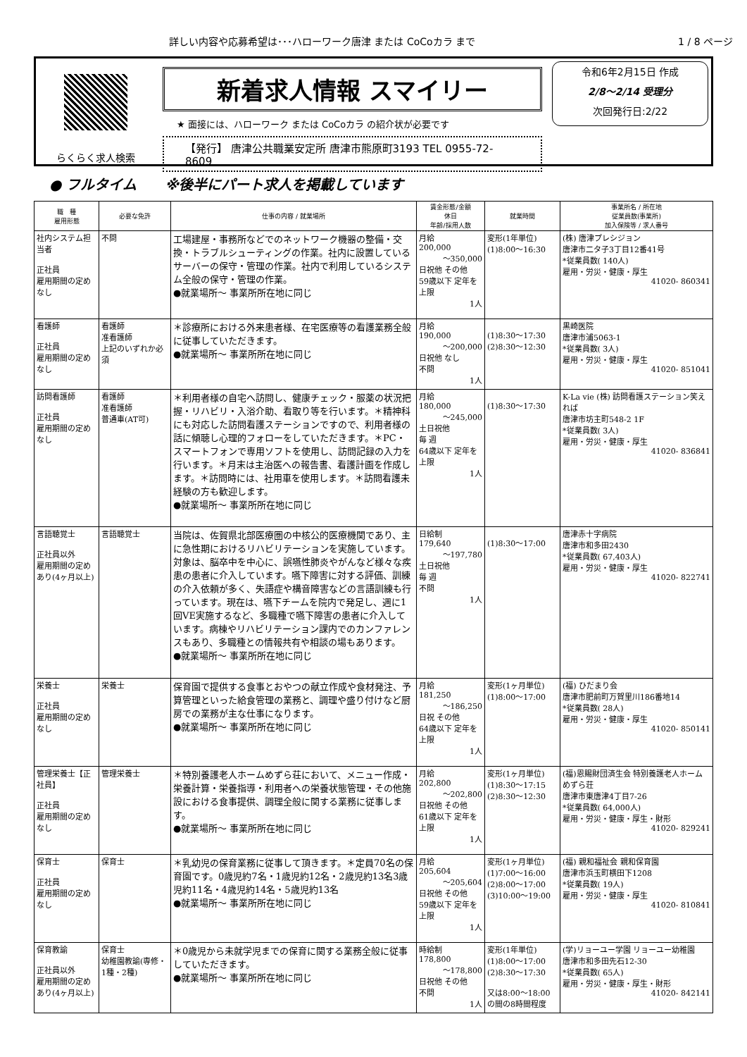詳しい内容や応募希望は･･･ハローワーク唐津 または CoCoカラ まで 1 / 8 ページ
らくらく求人検索
新着求人情報 スマイリー
★ 面接には、ハローワーク または CoCoカラ の紹介状が必要です
【発行】 唐津公共職業安定所 唐津市熊原町3193 TEL 0955-72-8609
令和6年2月15日 作成
2/8～2/14 受理分
次回発行日:2/22
● フルタイム　　※後半にパート求人を掲載しています
| 職 種 雇用形態 | 必要な免許 | 仕事の内容 / 就業場所 | 賃金形態/金額 休日 年齢/採用人数 | 就業時間 | 事業所名 / 所在地 従業員数(事業所) 加入保険等 / 求人番号 |
| --- | --- | --- | --- | --- | --- |
| 社内システム担当者 正社員 雇用期間の定めなし | 不問 | 工場建屋・事務所などでのネットワーク機器の整備・交換・トラブルシューティングの作業。社内に設置しているサーバーの保守・管理の作業。社内で利用しているシステム全般の保守・管理の作業。 ●就業場所～ 事業所所在地に同じ | 月給 200,000 ～350,000 日祝他 その他 59歳以下 定年を上限 1人 | 変形(1年単位) (1)8:00～16:30 | (株) 唐津プレシジョン 唐津市二タ子3丁目12番41号 *従業員数( 140人) 雇用・労災・健康・厚生 41020- 860341 |
| 看護師 正社員 雇用期間の定めなし | 看護師 准看護師 上記のいずれか必須 | ＊診療所における外来患者様、在宅医療等の看護業務全般に従事していただきます。 ●就業場所～ 事業所所在地に同じ | 月給 190,000 ～200,000 日祝他 なし 不問 1人 | (1)8:30～17:30 (2)8:30～12:30 | 黒崎医院 唐津市浦5063-1 *従業員数( 3人) 雇用・労災・健康・厚生 41020- 851041 |
| 訪問看護師 正社員 雇用期間の定めなし | 看護師 准看護師 普通車(AT可) | ＊利用者様の自宅へ訪問し、健康チェック・服薬の状況把握・リハビリ・入浴介助、看取り等を行います。＊精神科にも対応した訪問看護ステーションですので、利用者様の話に傾聴し心理的フォローをしていただきます。＊PC・スマートフォンで専用ソフトを使用し、訪問記録の入力を行います。＊月末は主治医への報告書、看護計画を作成します。＊訪問時には、社用車を使用します。＊訪問看護未経験の方も歓迎します。 ●就業場所～ 事業所所在地に同じ | 月給 180,000 ～245,000 土日祝他 毎 週 64歳以下 定年を上限 1人 | (1)8:30～17:30 | K-La vie (株) 訪問看護ステーション笑えれば 唐津市坊主町548-2 1F *従業員数( 3人) 雇用・労災・健康・厚生 41020- 836841 |
| 言語聴覚士 正社員以外 雇用期間の定めあり(4ヶ月以上) | 言語聴覚士 | 当院は、佐賀県北部医療圏の中核公的医療機関であり、主に急性期におけるリハビリテーションを実施しています。対象は、脳卒中を中心に、誤嚥性肺炎やがんなど様々な疾患の患者に介入しています。嚥下障害に対する評価、訓練の介入依頼が多く、失語症や構音障害などの言語訓練も行っています。現在は、嚥下チームを院内で発足し、週に1回VE実施するなど、多職種で嚥下障害の患者に介入しています。病棟やリハビリテーション課内でのカンファレンスもあり、多職種との情報共有や相談の場もあります。 ●就業場所～ 事業所所在地に同じ | 日給制 179,640 ～197,780 土日祝他 毎 週 不問 1人 | (1)8:30～17:00 | 唐津赤十字病院 唐津市和多田2430 *従業員数( 67,403人) 雇用・労災・健康・厚生 41020- 822741 |
| 栄養士 正社員 雇用期間の定めなし | 栄養士 | 保育園で提供する食事とおやつの献立作成や食材発注、予算管理といった給食管理の業務と、調理や盛り付けなど厨房での業務が主な仕事になります。 ●就業場所～ 事業所所在地に同じ | 月給 181,250 ～186,250 日祝 その他 64歳以下 定年を上限 1人 | 変形(1ヶ月単位) (1)8:00～17:00 | (福) ひだまり会 唐津市肥前町万賀里川186番地14 *従業員数( 28人) 雇用・労災・健康・厚生 41020- 850141 |
| 管理栄養士【正社員】 正社員 雇用期間の定めなし | 管理栄養士 | ＊特別養護老人ホームめずら荘において、メニュー作成・栄養計算・栄養指導・利用者への栄養状態管理・その他施設における食事提供、調理全般に関する業務に従事します。 ●就業場所～ 事業所所在地に同じ | 月給 202,800 ～202,800 日祝他 その他 61歳以下 定年を上限 1人 | 変形(1ヶ月単位) (1)8:30～17:15 (2)8:30～12:30 | (福)恩賜財団済生会 特別養護老人ホームめずら荘 唐津市東唐津4丁目7-26 *従業員数( 64,000人) 雇用・労災・健康・厚生・財形 41020- 829241 |
| 保育士 正社員 雇用期間の定めなし | 保育士 | ＊乳幼児の保育業務に従事して頂きます。＊定員70名の保育園です。0歳児約7名・1歳児約12名・2歳児約13名3歳児約11名・4歳児約14名・5歳児約13名 ●就業場所～ 事業所所在地に同じ | 月給 205,604 ～205,604 日祝他 その他 59歳以下 定年を上限 1人 | 変形(1ヶ月単位) (1)7:00～16:00 (2)8:00～17:00 (3)10:00～19:00 | (福) 親和福祉会 親和保育園 唐津市浜玉町横田下1208 *従業員数( 19人) 雇用・労災・健康・厚生 41020- 810841 |
| 保育教諭 正社員以外 雇用期間の定めあり(4ヶ月以上) | 保育士 幼稚園教諭(専修・1種・2種) | ＊0歳児から未就学児までの保育に関する業務全般に従事していただきます。 ●就業場所～ 事業所所在地に同じ | 時給制 178,800 ～178,800 日祝他 その他 不問 1人 | 変形(1年単位) (1)8:00～17:00 (2)8:30～17:30 又は8:00～18:00の間の8時間程度 | (学)リョーユー学園 リョーユー幼稚園 唐津市和多田先石12-30 *従業員数( 65人) 雇用・労災・健康・厚生・財形 41020- 842141 |